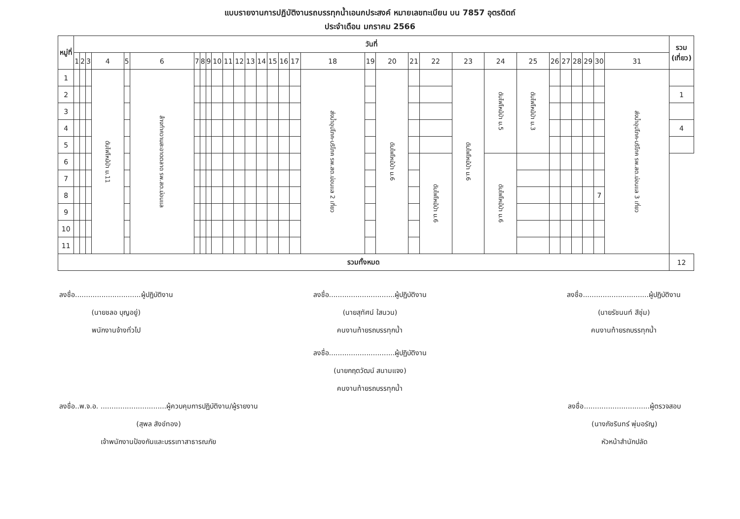แบบรายงานการปฏิบัติงานรถบรรทุกน้ำเอนกประสงค์ หมายเลขทะเบียน บน 7857 อุตรดิตถ์
ประจำเดือน มกราคม 2566
| หมู่ที่ | วันที่ | | | | | | | | | | | | | | | | | | | | | | | | | | | | | | | รวม (เที่ยว) |
| --- | --- | --- | --- | --- | --- | --- | --- | --- | --- | --- | --- | --- | --- | --- | --- | --- | --- | --- | --- | --- | --- | --- | --- | --- | --- | --- | --- | --- | --- | --- | --- | --- |
| | 1 | 2 | 3 | 4 | 5 | 6 | 7 | 8 | 9 | 10 | 11 | 12 | 13 | 14 | 15 | 16 | 17 | 18 | 19 | 20 | 21 | 22 | 23 | 24 | 25 | 26 | 27 | 28 | 29 | 30 | 31 | |
| 1 | | | | ดับไฟไหม้ป่า ม.11 | | ล้างทำความสะอาดตลาด รพ.สต.ม่อนแล | | | | | | | | | | | | ส่งน้ำอุปโภค-บริโภค รพ.สต.ม่อนแล 2 เที่ยว | | ดับไฟไหม้ป่า ม.6 | | | ดับไฟไหม้ป่า ม.6 | ดับไฟไหม้ป่า ม.5 | ดับไฟไหม้ป่า ม.3 | | | | | | ส่งน้ำอุปโภค-บริโภค รพ.สต.ม่อนแล 3 เที่ยว | |
| 2 | | | | | | | | | | | | | | | | | | | | | | | | | | | | | | | | 1 |
| 3 | | | | | | | | | | | | | | | | | | | | | | | | | | | | | | | | |
| 4 | | | | | | | | | | | | | | | | | | | | | | | | | | | | | | | | 4 |
| 5 | | | | | | | | | | | | | | | | | | | | | | | | | | | | | | | | |
| 6 | | | | | | | | | | | | | | | | | | | | | | ดับไฟไหม้ป่า ม.6 | | ดับไฟไหม้ป่า ม.6 | | | | | | | | |
| 7 | | | | | | | | | | | | | | | | | | | | | | | | | | | | | | | | |
| 8 | | | | | | | | | | | | | | | | | | | | | | | | | | | | | | 7 | | |
| 9 | | | | | | | | | | | | | | | | | | | | | | | | | | | | | | | | |
| 10 | | | | | | | | | | | | | | | | | | | | | | | | | | | | | | | | |
| 11 | | | | | | | | | | | | | | | | | | | | | | | | | | | | | | | | |
| รวมทั้งหมด | | | | | | | | | | | | | | | | | | | | | | | | | | | | | | | | 12 |
ลงชื่อ..............................ผู้ปฏิบัติงาน
(นายชลอ บุญอยู่)
พนักงานจ้างทั่วไป
ลงชื่อ..............................ผู้ปฏิบัติงาน
(นายสุทัศน์ ใสนวน)
คนงานท้ายรถบรรทุกน้ำ
ลงชื่อ..............................ผู้ปฏิบัติงาน
(นายรัชนนท์ สีชุ่ม)
คนงานท้ายรถบรรทุกน้ำ
ลงชื่อ..............................ผู้ปฏิบัติงาน
(นายกฤตวัฒน์ สนามแจง)
คนงานท้ายรถบรรทุกน้ำ
ลงชื่อ..พ.จ.อ. ..............................ผู้ควบคุมการปฏิบัติงาน/ผู้รายงาน
(สุพล สังข์ทอง)
เจ้าพนักงานป้องกันและบรรเทาสาธารณภัย
ลงชื่อ..............................ผู้ตรวจสอบ
(นางภัชรินทร์ พุ่มอรัญ)
หัวหน้าสำนักปลัด